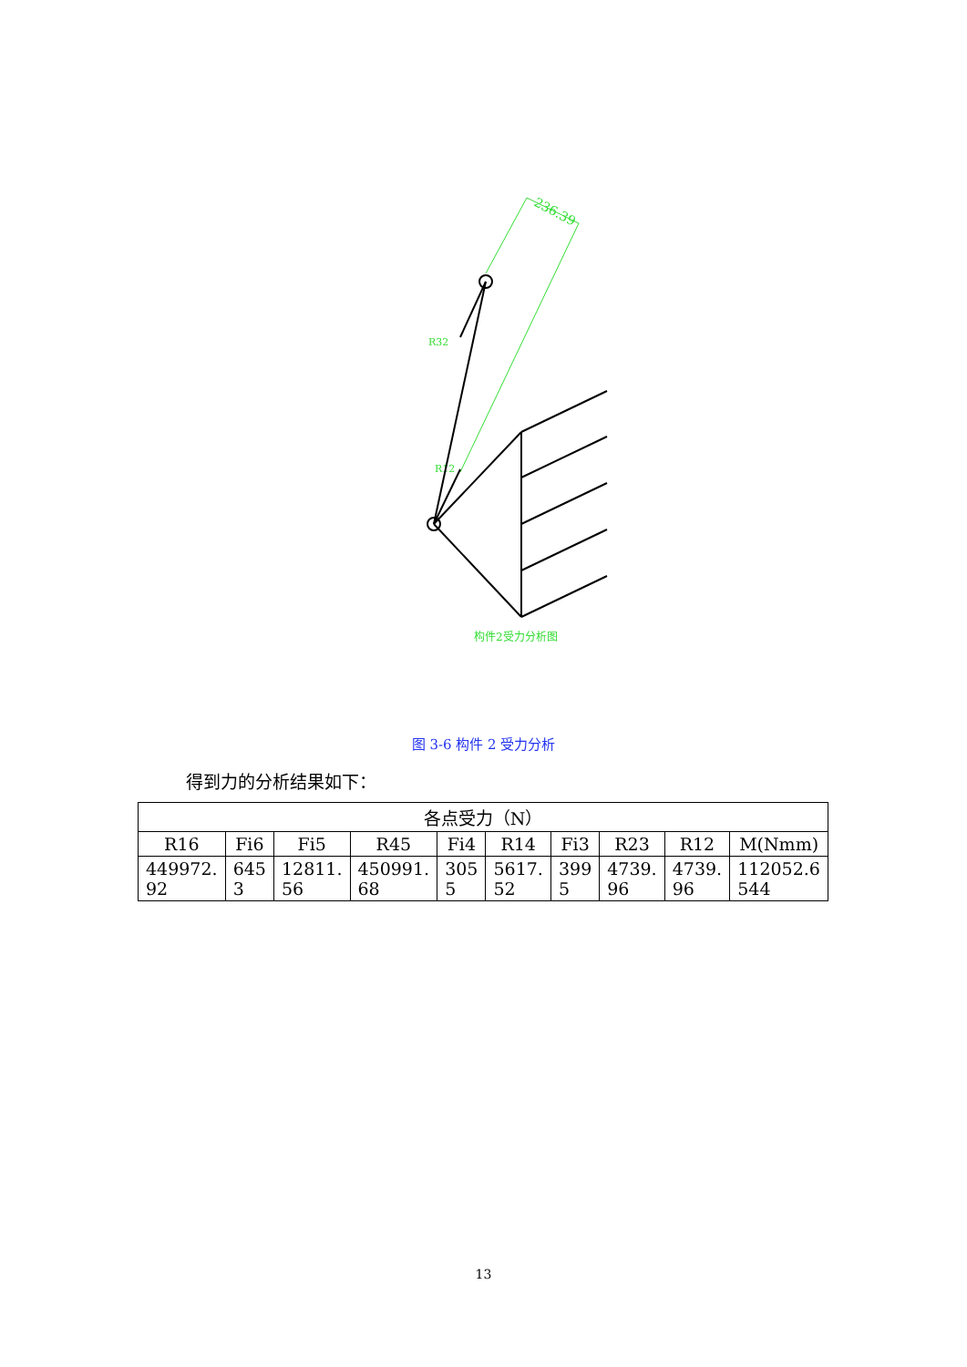236.39
R32
R12
构件2受力分析图
图 3-6 构件 2 受力分析
得到力的分析结果如下：
| 各点受力（N） | | | | | | | | | |
| --- | --- | --- | --- | --- | --- | --- | --- | --- | --- |
| R16 | Fi6 | Fi5 | R45 | Fi4 | R14 | Fi3 | R23 | R12 | M(Nmm) |
| 449972. 92 | 645 3 | 12811. 56 | 450991. 68 | 305 5 | 5617. 52 | 399 5 | 4739. 96 | 4739. 96 | 112052.6 544 |
13